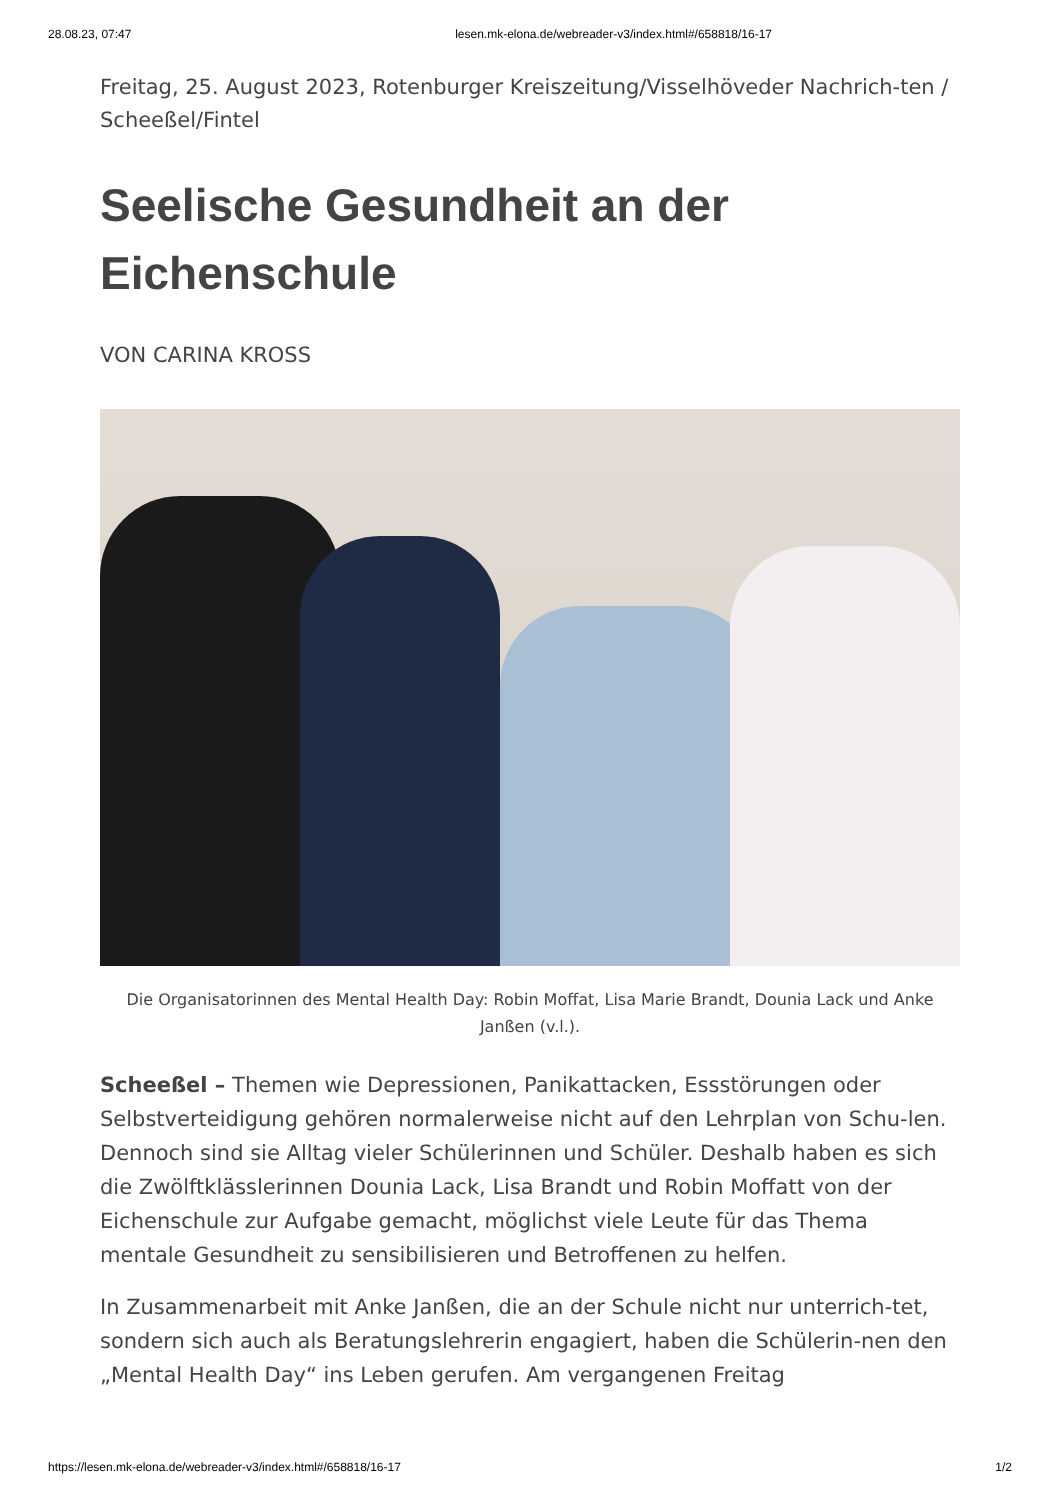28.08.23, 07:47 lesen.mk-elona.de/webreader-v3/index.html#/658818/16-17
Freitag, 25. August 2023, Rotenburger Kreiszeitung/Visselhöveder Nachrich-ten / Scheeßel/Fintel
Seelische Gesundheit an der Eichenschule
VON CARINA KROSS
Die Organisatorinnen des Mental Health Day: Robin Moffat, Lisa Marie Brandt, Dounia Lack und Anke Janßen (v.l.).
Scheeßel – Themen wie Depressionen, Panikattacken, Essstörungen oder Selbstverteidigung gehören normalerweise nicht auf den Lehrplan von Schu-len. Dennoch sind sie Alltag vieler Schülerinnen und Schüler. Deshalb haben es sich die Zwölftklässlerinnen Dounia Lack, Lisa Brandt und Robin Moffatt von der Eichenschule zur Aufgabe gemacht, möglichst viele Leute für das Thema mentale Gesundheit zu sensibilisieren und Betroffenen zu helfen.
In Zusammenarbeit mit Anke Janßen, die an der Schule nicht nur unterrich-tet, sondern sich auch als Beratungslehrerin engagiert, haben die Schülerin-nen den „Mental Health Day“ ins Leben gerufen. Am vergangenen Freitag
https://lesen.mk-elona.de/webreader-v3/index.html#/658818/16-17 1/2